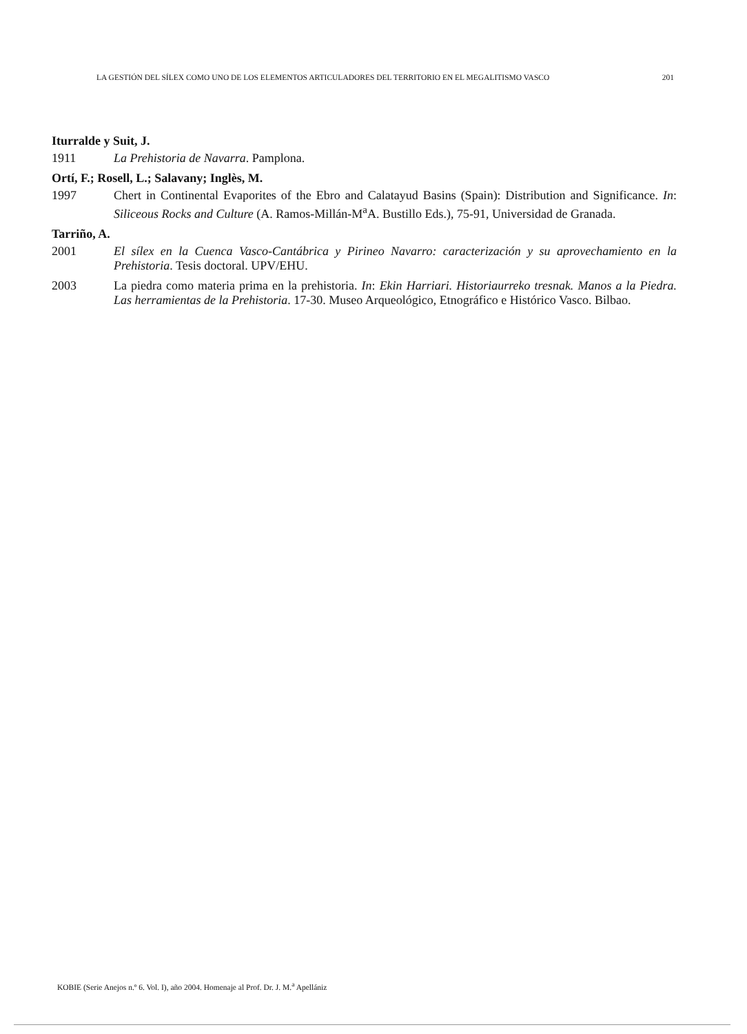LA GESTIÓN DEL SÍLEX COMO UNO DE LOS ELEMENTOS ARTICULADORES DEL TERRITORIO EN EL MEGALITISMO VASCO 201
Iturralde y Suit, J.
1911 La Prehistoria de Navarra. Pamplona.
Ortí, F.; Rosell, L.; Salavany; Inglès, M.
1997 Chert in Continental Evaporites of the Ebro and Calatayud Basins (Spain): Distribution and Significance. In: Siliceous Rocks and Culture (A. Ramos-Millán-M<sup>a</sup>A. Bustillo Eds.), 75-91, Universidad de Granada.
Tarriño, A.
2001 El sílex en la Cuenca Vasco-Cantábrica y Pirineo Navarro: caracterización y su aprovechamiento en la Prehistoria. Tesis doctoral. UPV/EHU.
2003 La piedra como materia prima en la prehistoria. In: Ekin Harriari. Historiaurreko tresnak. Manos a la Piedra. Las herramientas de la Prehistoria. 17-30. Museo Arqueológico, Etnográfico e Histórico Vasco. Bilbao.
KOBIE (Serie Anejos n.º 6. Vol. I), año 2004. Homenaje al Prof. Dr. J. M.<sup>a</sup> Apellániz